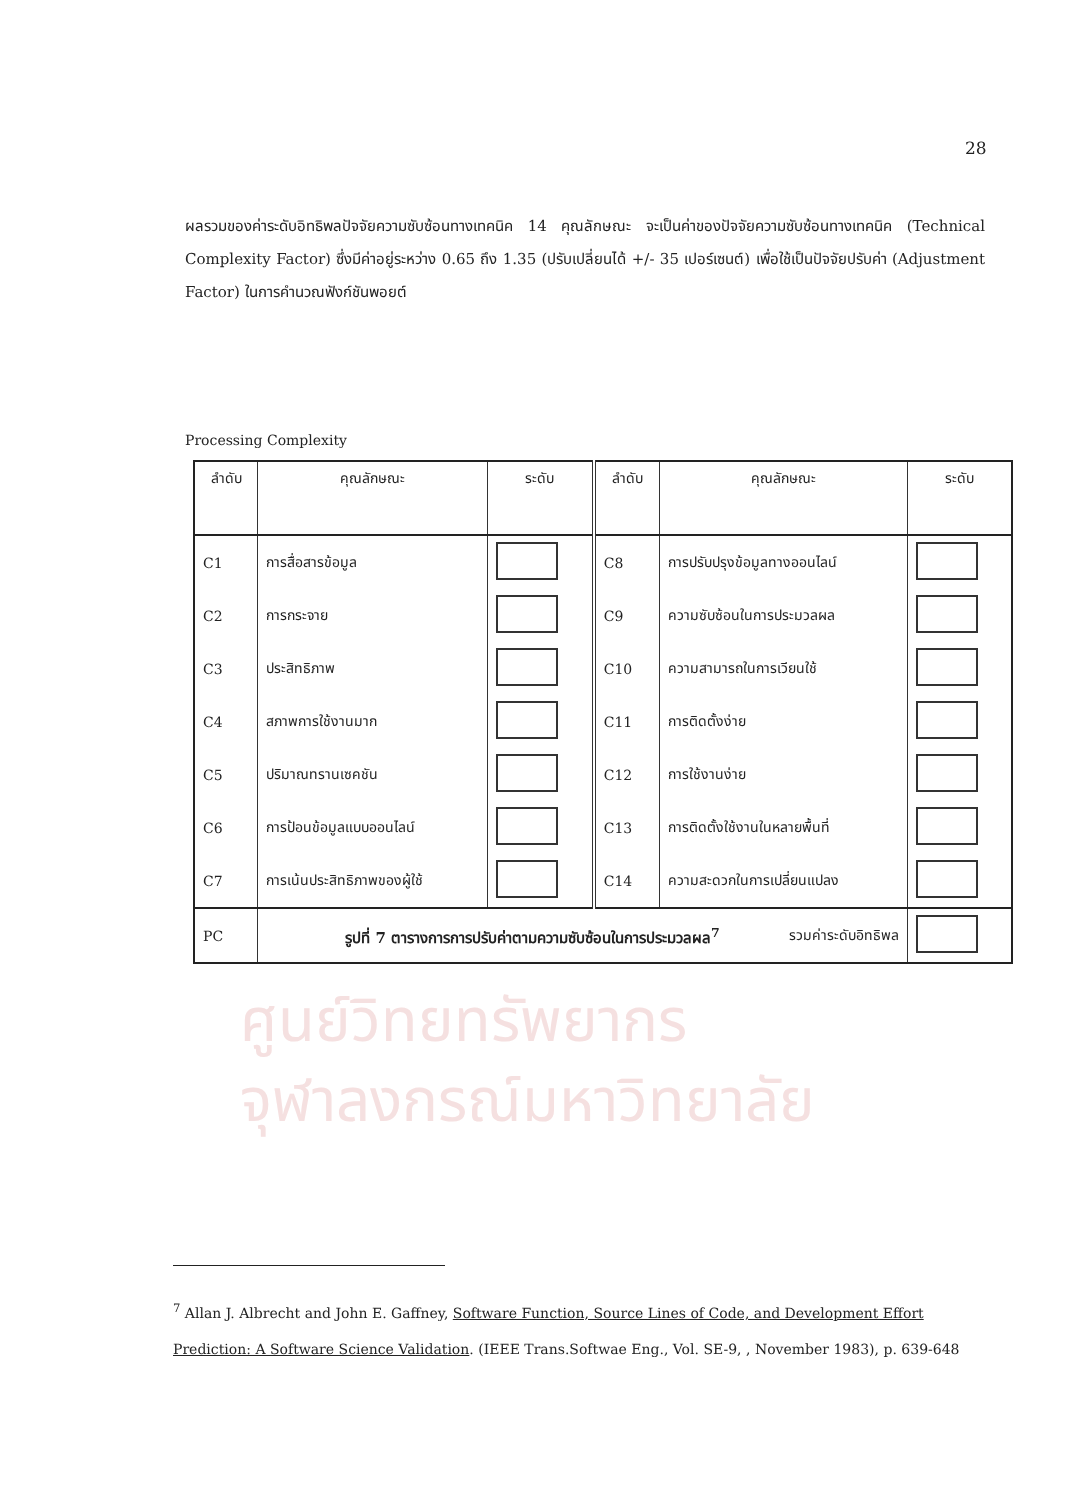28
ผลรวมของค่าระดับอิทธิพลปัจจัยความซับซ้อนทางเทคนิค 14 คุณลักษณะ จะเป็นค่าของปัจจัยความซับซ้อนทางเทคนิค (Technical Complexity Factor) ซึ่งมีค่าอยู่ระหว่าง 0.65 ถึง 1.35 (ปรับเปลี่ยนได้ +/- 35 เปอร์เซนต์) เพื่อใช้เป็นปัจจัยปรับค่า (Adjustment Factor) ในการคำนวณฟังก์ชันพอยต์
Processing Complexity
| ลำดับ | คุณลักษณะ | ระดับ | ลำดับ | คุณลักษณะ | ระดับ |
| --- | --- | --- | --- | --- | --- |
| C1 | การสื่อสารข้อมูล | | C8 | การปรับปรุงข้อมูลทางออนไลน์ | |
| C2 | การกระจาย | | C9 | ความซับซ้อนในการประมวลผล | |
| C3 | ประสิทธิภาพ | | C10 | ความสามารถในการเวียนใช้ | |
| C4 | สภาพการใช้งานมาก | | C11 | การติดตั้งง่าย | |
| C5 | ปริมาณทรานเซคชัน | | C12 | การใช้งานง่าย | |
| C6 | การป้อนข้อมูลแบบออนไลน์ | | C13 | การติดตั้งใช้งานในหลายพื้นที่ | |
| C7 | การเน้นประสิทธิภาพของผู้ใช้ | | C14 | ความสะดวกในการเปลี่ยนแปลง | |
| PC | รวมค่าระดับอิทธิพล | | | | |
รูปที่ 7 ตารางการการปรับค่าตามความซับซ้อนในการประมวลผล<sup>7</sup>
ศูนย์วิทยทรัพยากร
จุฬาลงกรณ์มหาวิทยาลัย
<sup>7</sup> Allan J. Albrecht and John E. Gaffney, Software Function, Source Lines of Code, and Development Effort Prediction: A Software Science Validation. (IEEE Trans.Softwae Eng., Vol. SE-9, , November 1983), p. 639-648